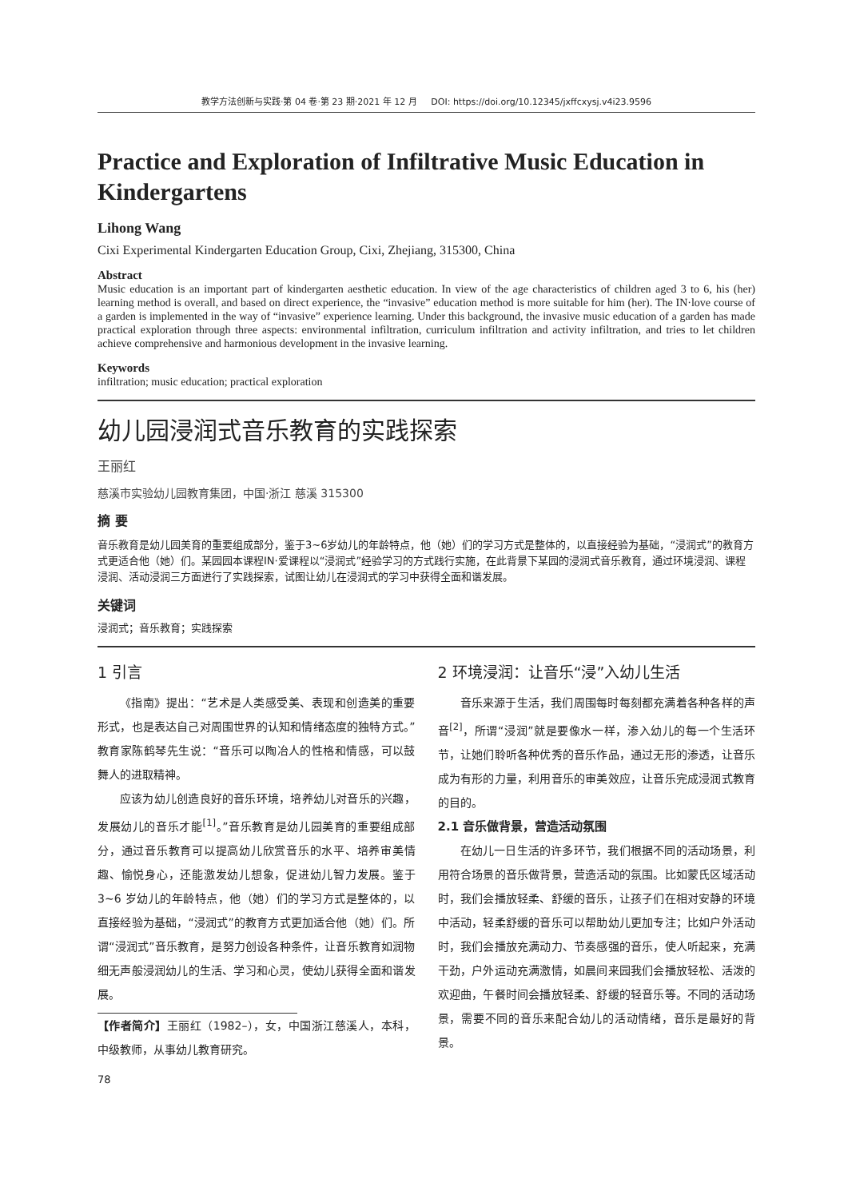教学方法创新与实践·第 04 卷·第 23 期·2021 年 12 月 DOI: https://doi.org/10.12345/jxffcxysj.v4i23.9596
Practice and Exploration of Infiltrative Music Education in Kindergartens
Lihong Wang
Cixi Experimental Kindergarten Education Group, Cixi, Zhejiang, 315300, China
Abstract
Music education is an important part of kindergarten aesthetic education. In view of the age characteristics of children aged 3 to 6, his (her) learning method is overall, and based on direct experience, the “invasive” education method is more suitable for him (her). The IN·love course of a garden is implemented in the way of “invasive” experience learning. Under this background, the invasive music education of a garden has made practical exploration through three aspects: environmental infiltration, curriculum infiltration and activity infiltration, and tries to let children achieve comprehensive and harmonious development in the invasive learning.
Keywords
infiltration; music education; practical exploration
幼儿园浸润式音乐教育的实践探索
王丽红
慈溪市实验幼儿园教育集团，中国·浙江 慈溪 315300
摘 要
音乐教育是幼儿园美育的重要组成部分，鉴于3~6岁幼儿的年龄特点，他（她）们的学习方式是整体的，以直接经验为基础，“浸润式”的教育方式更适合他（她）们。某园园本课程IN·爱课程以“浸润式”经验学习的方式践行实施，在此背景下某园的浸润式音乐教育，通过环境浸润、课程浸润、活动浸润三方面进行了实践探索，试图让幼儿在浸润式的学习中获得全面和谐发展。
关键词
浸润式；音乐教育；实践探索
1 引言
《指南》提出：“艺术是人类感受美、表现和创造美的重要形式，也是表达自己对周围世界的认知和情绪态度的独特方式。”教育家陈鹤琴先生说：“音乐可以陶冶人的性格和情感，可以鼓舞人的进取精神。
应该为幼儿创造良好的音乐环境，培养幼儿对音乐的兴趣，发展幼儿的音乐才能<sup>[1]</sup>。”音乐教育是幼儿园美育的重要组成部分，通过音乐教育可以提高幼儿欣赏音乐的水平、培养审美情趣、愉悦身心，还能激发幼儿想象，促进幼儿智力发展。鉴于 3~6 岁幼儿的年龄特点，他（她）们的学习方式是整体的，以直接经验为基础，“浸润式”的教育方式更加适合他（她）们。所谓“浸润式”音乐教育，是努力创设各种条件，让音乐教育如润物细无声般浸润幼儿的生活、学习和心灵，使幼儿获得全面和谐发展。
【作者简介】王丽红（1982–），女，中国浙江慈溪人，本科，中级教师，从事幼儿教育研究。
78
2 环境浸润：让音乐“浸”入幼儿生活
音乐来源于生活，我们周围每时每刻都充满着各种各样的声音<sup>[2]</sup>，所谓“浸润”就是要像水一样，渗入幼儿的每一个生活环节，让她们聆听各种优秀的音乐作品，通过无形的渗透，让音乐成为有形的力量，利用音乐的审美效应，让音乐完成浸润式教育的目的。
2.1 音乐做背景，营造活动氛围
在幼儿一日生活的许多环节，我们根据不同的活动场景，利用符合场景的音乐做背景，营造活动的氛围。比如蒙氏区域活动时，我们会播放轻柔、舒缓的音乐，让孩子们在相对安静的环境中活动，轻柔舒缓的音乐可以帮助幼儿更加专注；比如户外活动时，我们会播放充满动力、节奏感强的音乐，使人听起来，充满干劲，户外运动充满激情，如晨间来园我们会播放轻松、活泼的欢迎曲，午餐时间会播放轻柔、舒缓的轻音乐等。不同的活动场景，需要不同的音乐来配合幼儿的活动情绪，音乐是最好的背景。